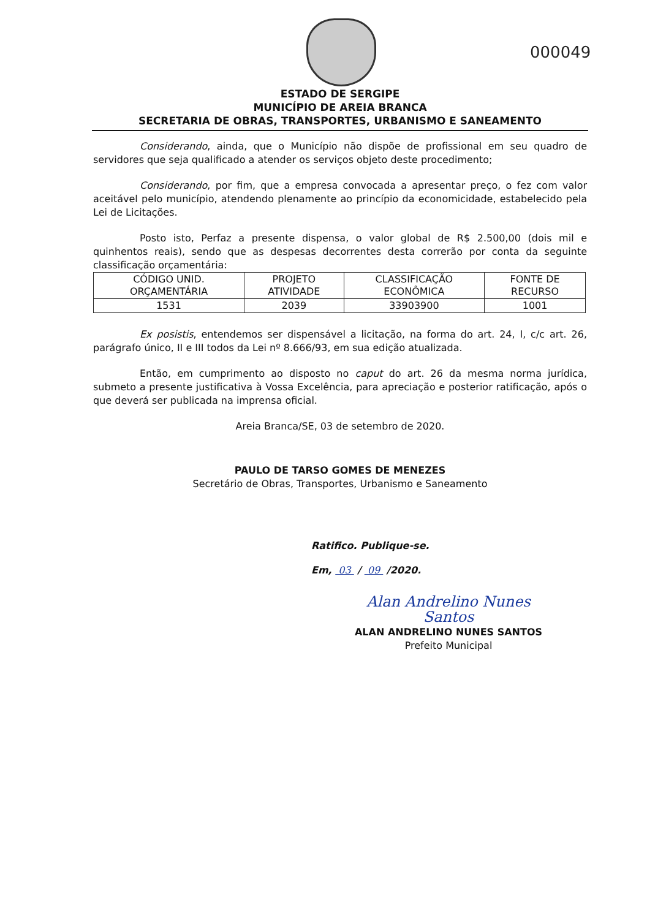000049
ESTADO DE SERGIPE
MUNICÍPIO DE AREIA BRANCA
SECRETARIA DE OBRAS, TRANSPORTES, URBANISMO E SANEAMENTO
Considerando, ainda, que o Município não dispõe de profissional em seu quadro de servidores que seja qualificado a atender os serviços objeto deste procedimento;
Considerando, por fim, que a empresa convocada a apresentar preço, o fez com valor aceitável pelo município, atendendo plenamente ao princípio da economicidade, estabelecido pela Lei de Licitações.
Posto isto, Perfaz a presente dispensa, o valor global de R$ 2.500,00 (dois mil e quinhentos reais), sendo que as despesas decorrentes desta correrão por conta da seguinte classificação orçamentária:
| CÓDIGO UNID. ORÇAMENTÁRIA | PROJETO ATIVIDADE | CLASSIFICAÇÃO ECONÔMICA | FONTE DE RECURSO |
| 1531 | 2039 | 33903900 | 1001 |
Ex posistis, entendemos ser dispensável a licitação, na forma do art. 24, I, c/c art. 26, parágrafo único, II e III todos da Lei nº 8.666/93, em sua edição atualizada.
Então, em cumprimento ao disposto no caput do art. 26 da mesma norma jurídica, submeto a presente justificativa à Vossa Excelência, para apreciação e posterior ratificação, após o que deverá ser publicada na imprensa oficial.
Areia Branca/SE, 03 de setembro de 2020.
PAULO DE TARSO GOMES DE MENEZES
Secretário de Obras, Transportes, Urbanismo e Saneamento
Ratifico. Publique-se.
Em, 03 / 09 /2020.
Alan Andrelino Nunes Santos
ALAN ANDRELINO NUNES SANTOS
Prefeito Municipal